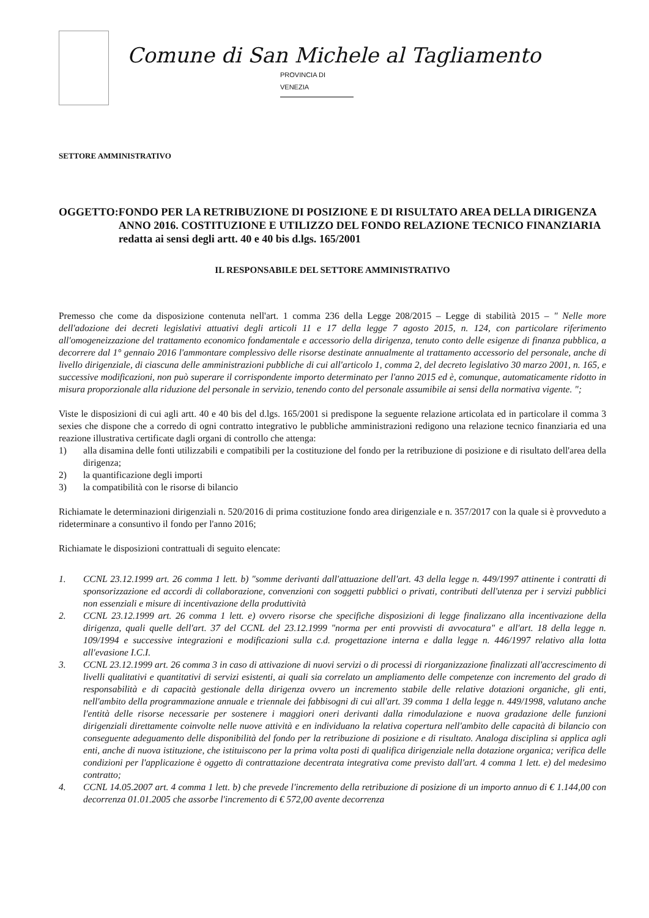Comune di San Michele al Tagliamento
PROVINCIA DI VENEZIA
SETTORE AMMINISTRATIVO
OGGETTO: FONDO PER LA RETRIBUZIONE DI POSIZIONE E DI RISULTATO AREA DELLA DIRIGENZA ANNO 2016. COSTITUZIONE E UTILIZZO DEL FONDO RELAZIONE TECNICO FINANZIARIA redatta ai sensi degli artt. 40 e 40 bis d.lgs. 165/2001
IL RESPONSABILE DEL SETTORE AMMINISTRATIVO
Premesso che come da disposizione contenuta nell'art. 1 comma 236 della Legge 208/2015 – Legge di stabilità 2015 – " Nelle more dell'adozione dei decreti legislativi attuativi degli articoli 11 e 17 della legge 7 agosto 2015, n. 124, con particolare riferimento all'omogeneizzazione del trattamento economico fondamentale e accessorio della dirigenza, tenuto conto delle esigenze di finanza pubblica, a decorrere dal 1° gennaio 2016 l'ammontare complessivo delle risorse destinate annualmente al trattamento accessorio del personale, anche di livello dirigenziale, di ciascuna delle amministrazioni pubbliche di cui all'articolo 1, comma 2, del decreto legislativo 30 marzo 2001, n. 165, e successive modificazioni, non può superare il corrispondente importo determinato per l'anno 2015 ed è, comunque, automaticamente ridotto in misura proporzionale alla riduzione del personale in servizio, tenendo conto del personale assumibile ai sensi della normativa vigente. ";
Viste le disposizioni di cui agli artt. 40 e 40 bis del d.lgs. 165/2001 si predispone la seguente relazione articolata ed in particolare il comma 3 sexies che dispone che a corredo di ogni contratto integrativo le pubbliche amministrazioni redigono una relazione tecnico finanziaria ed una reazione illustrativa certificate dagli organi di controllo che attenga:
1) alla disamina delle fonti utilizzabili e compatibili per la costituzione del fondo per la retribuzione di posizione e di risultato dell'area della dirigenza;
2) la quantificazione degli importi
3) la compatibilità con le risorse di bilancio
Richiamate le determinazioni dirigenziali n. 520/2016 di prima costituzione fondo area dirigenziale e n. 357/2017 con la quale si è provveduto a rideterminare a consuntivo il fondo per l'anno 2016;
Richiamate le disposizioni contrattuali di seguito elencate:
1. CCNL 23.12.1999 art. 26 comma 1 lett. b) "somme derivanti dall'attuazione dell'art. 43 della legge n. 449/1997 attinente i contratti di sponsorizzazione ed accordi di collaborazione, convenzioni con soggetti pubblici o privati, contributi dell'utenza per i servizi pubblici non essenziali e misure di incentivazione della produttività
2. CCNL 23.12.1999 art. 26 comma 1 lett. e) ovvero risorse che specifiche disposizioni di legge finalizzano alla incentivazione della dirigenza, quali quelle dell'art. 37 del CCNL del 23.12.1999 "norma per enti provvisti di avvocatura" e all'art. 18 della legge n. 109/1994 e successive integrazioni e modificazioni sulla c.d. progettazione interna e dalla legge n. 446/1997 relativo alla lotta all'evasione I.C.I.
3. CCNL 23.12.1999 art. 26 comma 3 in caso di attivazione di nuovi servizi o di processi di riorganizzazione finalizzati all'accrescimento di livelli qualitativi e quantitativi di servizi esistenti, ai quali sia correlato un ampliamento delle competenze con incremento del grado di responsabilità e di capacità gestionale della dirigenza ovvero un incremento stabile delle relative dotazioni organiche, gli enti, nell'ambito della programmazione annuale e triennale dei fabbisogni di cui all'art. 39 comma 1 della legge n. 449/1998, valutano anche l'entità delle risorse necessarie per sostenere i maggiori oneri derivanti dalla rimodulazione e nuova gradazione delle funzioni dirigenziali direttamente coinvolte nelle nuove attività e en individuano la relativa copertura nell'ambito delle capacità di bilancio con conseguente adeguamento delle disponibilità del fondo per la retribuzione di posizione e di risultato. Analoga disciplina si applica agli enti, anche di nuova istituzione, che istituiscono per la prima volta posti di qualifica dirigenziale nella dotazione organica; verifica delle condizioni per l'applicazione è oggetto di contrattazione decentrata integrativa come previsto dall'art. 4 comma 1 lett. e) del medesimo contratto;
4. CCNL 14.05.2007 art. 4 comma 1 lett. b) che prevede l'incremento della retribuzione di posizione di un importo annuo di € 1.144,00 con decorrenza 01.01.2005 che assorbe l'incremento di € 572,00 avente decorrenza